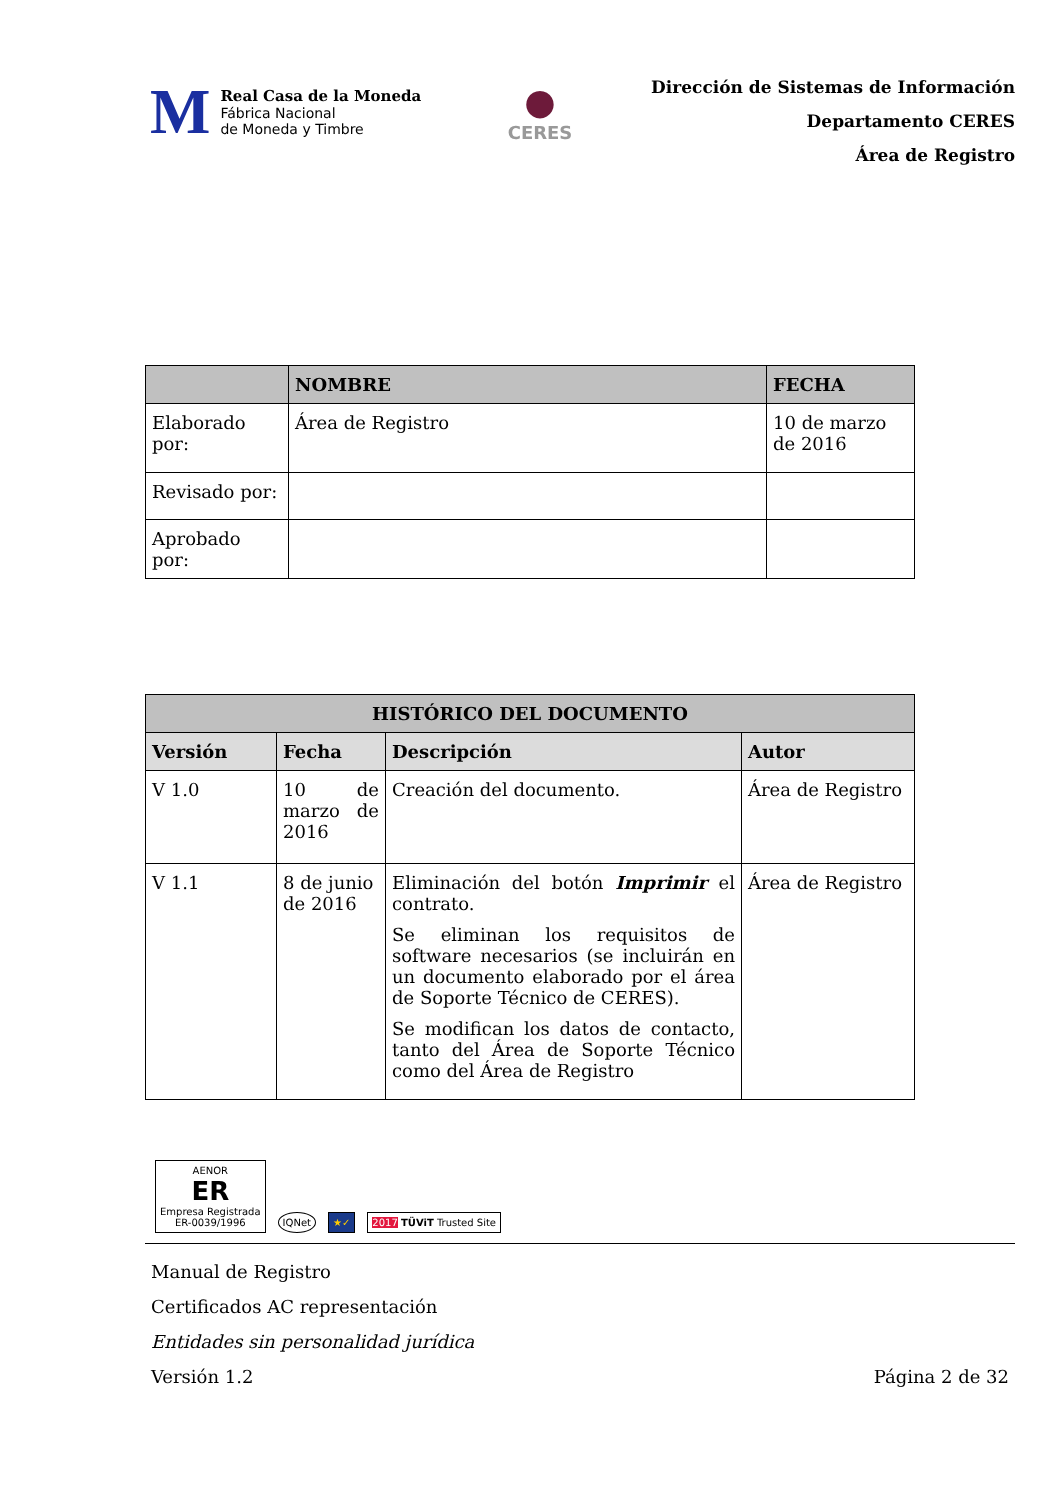M
Real Casa de la Moneda
Fábrica Nacional
de Moneda y Timbre
●
CERES
Dirección de Sistemas de Información
Departamento CERES
Área de Registro
| | NOMBRE | FECHA |
| --- | --- | --- |
| Elaborado por: | Área de Registro | 10 de marzo de 2016 |
| Revisado por: | | |
| Aprobado por: | | |
| HISTÓRICO DEL DOCUMENTO | | | |
| --- | --- | --- | --- |
| Versión | Fecha | Descripción | Autor |
| V 1.0 | 10 de marzo de 2016 | Creación del documento. | Área de Registro |
| V 1.1 | 8 de junio de 2016 | Eliminación del botón Imprimir el contrato. Se eliminan los requisitos de software necesarios (se incluirán en un documento elaborado por el área de Soporte Técnico de CERES). Se modifican los datos de contacto, tanto del Área de Soporte Técnico como del Área de Registro | Área de Registro |
AENOR
ER
Empresa Registrada
ER-0039/1996
IQNet
★✓
2017 TÜViT Trusted Site
Manual de Registro
Certificados AC representación
Entidades sin personalidad jurídica
Versión 1.2
Página 2 de 32